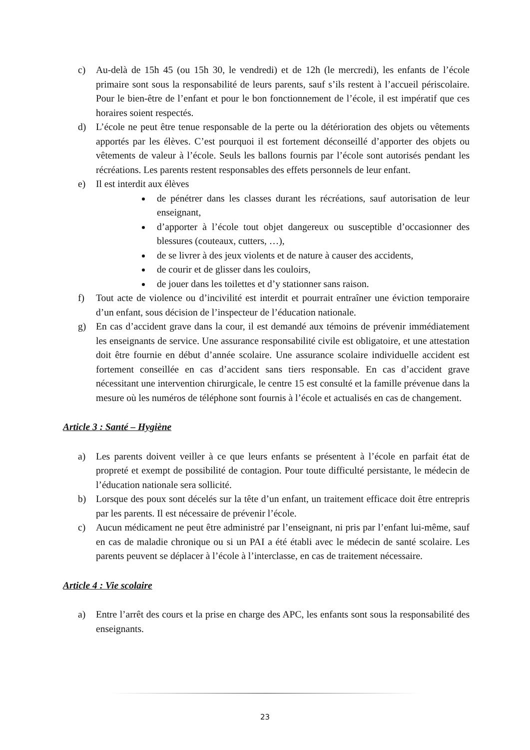c) Au-delà de 15h 45 (ou 15h 30, le vendredi) et de 12h (le mercredi), les enfants de l’école primaire sont sous la responsabilité de leurs parents, sauf s’ils restent à l’accueil périscolaire. Pour le bien-être de l’enfant et pour le bon fonctionnement de l’école, il est impératif que ces horaires soient respectés.
d) L’école ne peut être tenue responsable de la perte ou la détérioration des objets ou vêtements apportés par les élèves. C’est pourquoi il est fortement déconseillé d’apporter des objets ou vêtements de valeur à l’école. Seuls les ballons fournis par l’école sont autorisés pendant les récréations. Les parents restent responsables des effets personnels de leur enfant.
e) Il est interdit aux élèves
de pénétrer dans les classes durant les récréations, sauf autorisation de leur enseignant,
d’apporter à l’école tout objet dangereux ou susceptible d’occasionner des blessures (couteaux, cutters, …),
de se livrer à des jeux violents et de nature à causer des accidents,
de courir et de glisser dans les couloirs,
de jouer dans les toilettes et d’y stationner sans raison.
f) Tout acte de violence ou d’incivilité est interdit et pourrait entraîner une éviction temporaire d’un enfant, sous décision de l’inspecteur de l’éducation nationale.
g) En cas d’accident grave dans la cour, il est demandé aux témoins de prévenir immédiatement les enseignants de service. Une assurance responsabilité civile est obligatoire, et une attestation doit être fournie en début d’année scolaire. Une assurance scolaire individuelle accident est fortement conseillée en cas d’accident sans tiers responsable. En cas d’accident grave nécessitant une intervention chirurgicale, le centre 15 est consulté et la famille prévenue dans la mesure où les numéros de téléphone sont fournis à l’école et actualisés en cas de changement.
Article 3 : Santé – Hygiène
a) Les parents doivent veiller à ce que leurs enfants se présentent à l’école en parfait état de propreté et exempt de possibilité de contagion. Pour toute difficulté persistante, le médecin de l’éducation nationale sera sollicité.
b) Lorsque des poux sont décelés sur la tête d’un enfant, un traitement efficace doit être entrepris par les parents. Il est nécessaire de prévenir l’école.
c) Aucun médicament ne peut être administré par l’enseignant, ni pris par l’enfant lui-même, sauf en cas de maladie chronique ou si un PAI a été établi avec le médecin de santé scolaire. Les parents peuvent se déplacer à l’école à l’interclasse, en cas de traitement nécessaire.
Article 4 : Vie scolaire
a) Entre l’arrêt des cours et la prise en charge des APC, les enfants sont sous la responsabilité des enseignants.
23